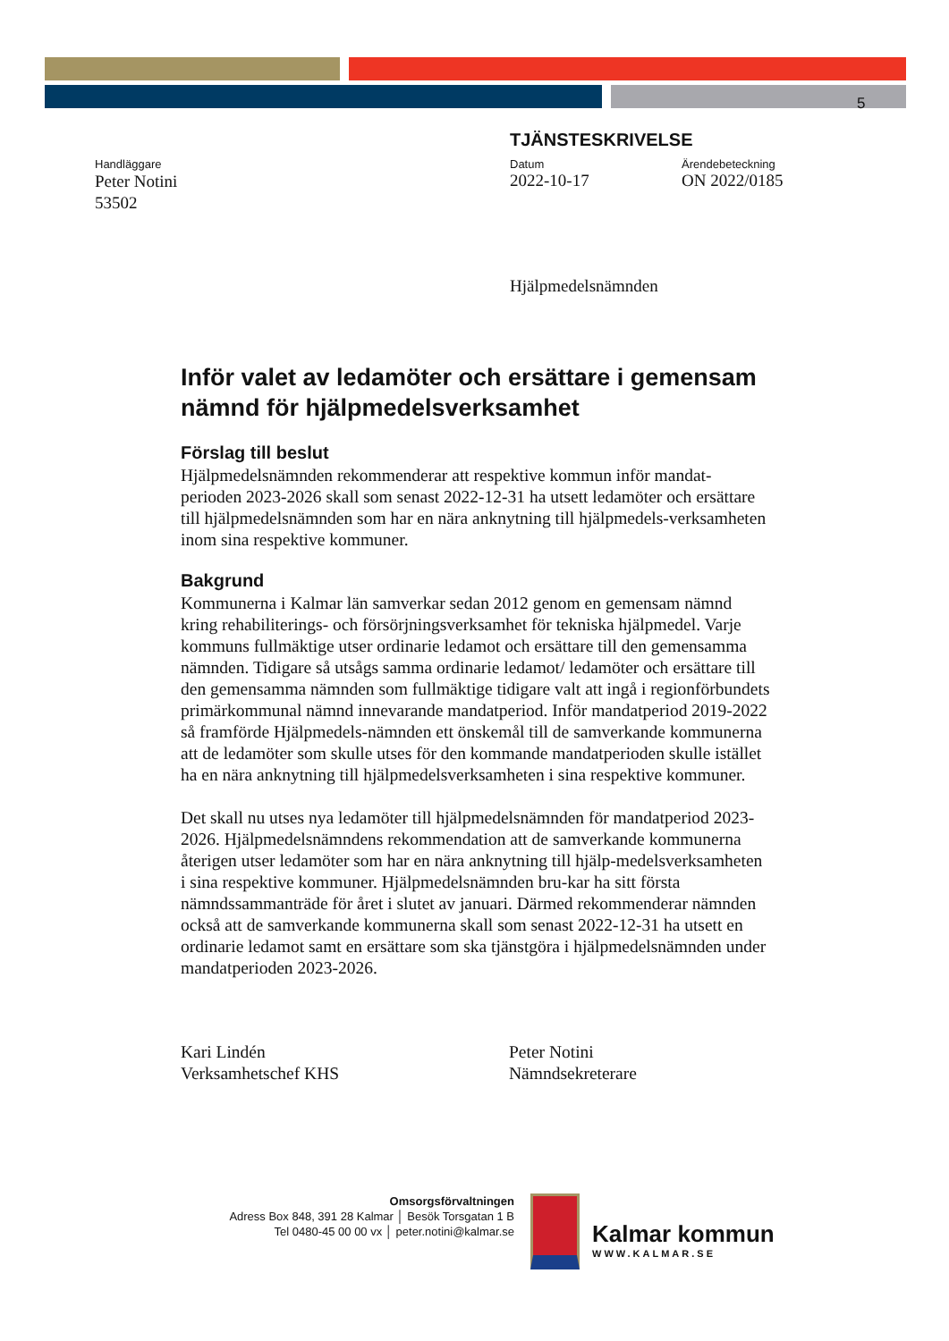5
TJÄNSTESKRIVELSE
Handläggare
Peter Notini
53502
Datum
2022-10-17
Ärendebeteckning
ON 2022/0185
Hjälpmedelsnämnden
Inför valet av ledamöter och ersättare i gemensam nämnd för hjälpmedelsverksamhet
Förslag till beslut
Hjälpmedelsnämnden rekommenderar att respektive kommun inför mandat-perioden 2023-2026 skall som senast 2022-12-31 ha utsett ledamöter och ersättare till hjälpmedelsnämnden som har en nära anknytning till hjälpmedels-verksamheten inom sina respektive kommuner.
Bakgrund
Kommunerna i Kalmar län samverkar sedan 2012 genom en gemensam nämnd kring rehabiliterings- och försörjningsverksamhet för tekniska hjälpmedel. Varje kommuns fullmäktige utser ordinarie ledamot och ersättare till den gemensamma nämnden. Tidigare så utsågs samma ordinarie ledamot/ ledamöter och ersättare till den gemensamma nämnden som fullmäktige tidigare valt att ingå i regionförbundets primärkommunal nämnd innevarande mandatperiod. Inför mandatperiod 2019-2022 så framförde Hjälpmedels-nämnden ett önskemål till de samverkande kommunerna att de ledamöter som skulle utses för den kommande mandatperioden skulle istället ha en nära anknytning till hjälpmedelsverksamheten i sina respektive kommuner.
Det skall nu utses nya ledamöter till hjälpmedelsnämnden för mandatperiod 2023-2026. Hjälpmedelsnämndens rekommendation att de samverkande kommunerna återigen utser ledamöter som har en nära anknytning till hjälp-medelsverksamheten i sina respektive kommuner. Hjälpmedelsnämnden bru-kar ha sitt första nämndssammanträde för året i slutet av januari. Därmed rekommenderar nämnden också att de samverkande kommunerna skall som senast 2022-12-31 ha utsett en ordinarie ledamot samt en ersättare som ska tjänstgöra i hjälpmedelsnämnden under mandatperioden 2023-2026.
Kari Lindén
Verksamhetschef KHS
Peter Notini
Nämndsekreterare
Omsorgsförvaltningen
Adress Box 848, 391 28 Kalmar │ Besök Torsgatan 1 B
Tel 0480-45 00 00 vx │ peter.notini@kalmar.se
Kalmar kommun
WWW.KALMAR.SE